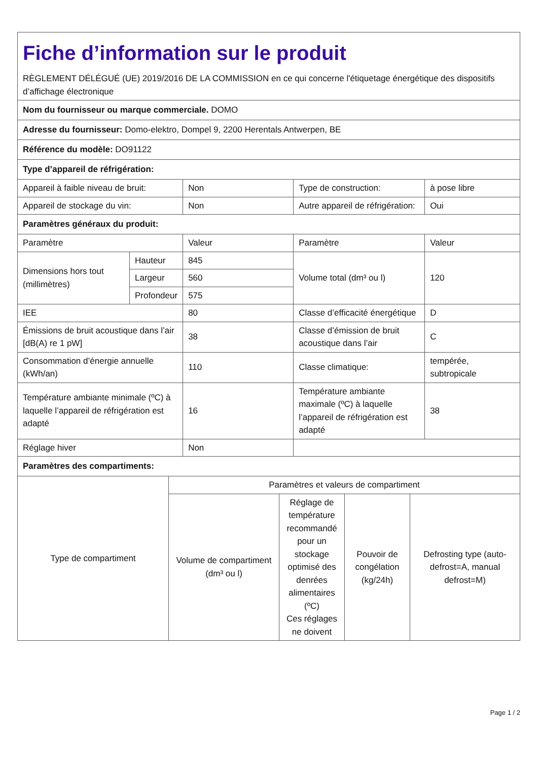| Fiche d’information sur le produit RÈGLEMENT DÉLÉGUÉ (UE) 2019/2016 DE LA COMMISSION en ce qui concerne l'étiquetage énergétique des dispositifs d’affichage électronique | | | | |
| Nom du fournisseur ou marque commerciale. DOMO | | | | |
| Adresse du fournisseur: Domo-elektro, Dompel 9, 2200 Herentals Antwerpen, BE | | | | |
| Référence du modèle: DO91122 | | | | |
| Type d’appareil de réfrigération: | | | | |
| Appareil à faible niveau de bruit: | | Non | Type de construction: | à pose libre |
| Appareil de stockage du vin: | | Non | Autre appareil de réfrigération: | Oui |
| Paramètres généraux du produit: | | | | |
| Paramètre | | Valeur | Paramètre | Valeur |
| Dimensions hors tout (millimètres) | Hauteur | 845 | Volume total (dm³ ou l) | 120 |
| | Largeur | 560 | | |
| | Profondeur | 575 | | |
| IEE | | 80 | Classe d’efficacité énergétique | D |
| Émissions de bruit acoustique dans l’air [dB(A) re 1 pW] | | 38 | Classe d’émission de bruit acoustique dans l’air | C |
| Consommation d’énergie annuelle (kWh/an) | | 110 | Classe climatique: | tempérée, subtropicale |
| Température ambiante minimale (ºC) à laquelle l’appareil de réfrigération est adapté | | 16 | Température ambiante maximale (ºC) à laquelle l’appareil de réfrigération est adapté | 38 |
| Réglage hiver | | Non | | |
| Paramètres des compartiments: | | | | |
| Type de compartiment | Paramètres et valeurs de compartiment | | | |
| | Volume de compartiment (dm³ ou l) | Réglage de température recommandé pour un stockage optimisé des denrées alimentaires (ºC) Ces réglages ne doivent | Pouvoir de congélation (kg/24h) | Defrosting type (auto-defrost=A, manual defrost=M) |
Page 1 / 2